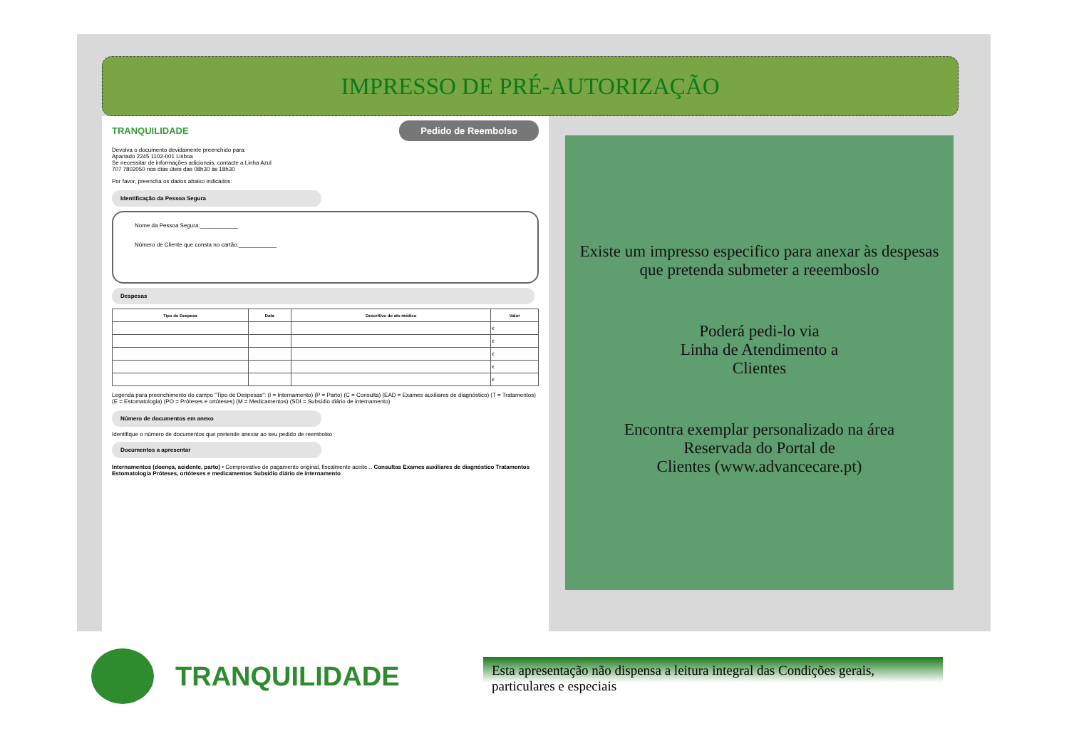IMPRESSO DE PRÉ-AUTORIZAÇÃO
TRANQUILIDADE Pedido de Reembolso
Devolva o documento devidamente preenchido para:
Apartado 2245 1102-001 Lisboa
Se necessitar de informações adicionais, contacte a Linha Azul
707 7802050 nos dias úteis das 08h30 às 18h30
Por favor, preencha os dados abaixo indicados:
Identificação da Pessoa Segura
Nome da Pessoa Segura:____________
Número de Cliente que consta no cartão:____________
Despesas
| Tipo de Despesa | Data | Descritivo do ato médico | Valor |
| --- | --- | --- | --- |
| | | | € |
| | | | € |
| | | | € |
| | | | € |
| | | | € |
Legenda para preenchimento do campo "Tipo de Despesas": (I = Internamento) (P = Parto) (C = Consulta) (EAD = Exames auxiliares de diagnóstico) (T = Tratamentos) (E = Estomatologia) (PO = Próteses e ortóteses) (M = Medicamentos) (SDI = Subsídio diário de internamento)
Número de documentos em anexo
Identifique o número de documentos que pretende anexar ao seu pedido de reembolso
Documentos a apresentar
Internamentos (doença, acidente, parto) • Comprovativo de pagamento original, fiscalmente aceite... Consultas Exames auxiliares de diagnóstico Tratamentos Estomatologia Próteses, ortóteses e medicamentos Subsídio diário de internamento
Existe um impresso especifico para anexar às despesas
que pretenda submeter a reeemboslo
Poderá pedi-lo via
Linha de Atendimento a
Clientes
Encontra exemplar personalizado na área
Reservada do Portal de
Clientes (www.advancecare.pt)
TRANQUILIDADE
Esta apresentação não dispensa a leitura integral das Condições gerais, particulares e especiais